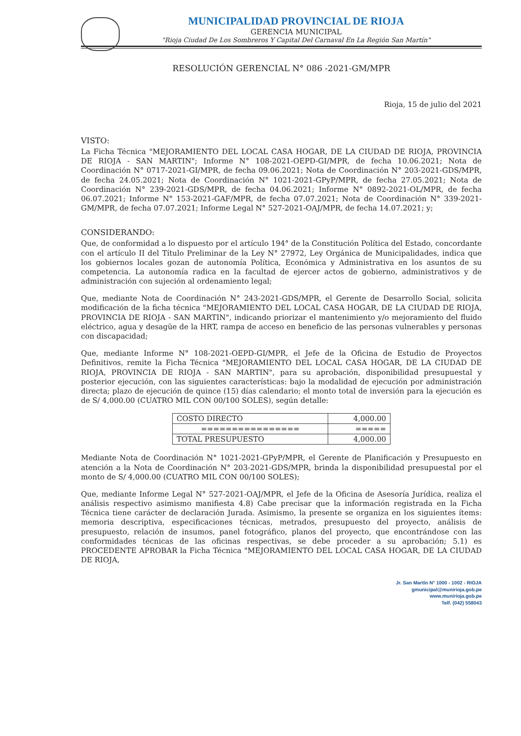MUNICIPALIDAD PROVINCIAL DE RIOJA
GERENCIA MUNICIPAL
"Rioja Ciudad De Los Sombreros Y Capital Del Carnaval En La Región San Martín"
RESOLUCIÓN GERENCIAL N° 086 -2021-GM/MPR
Rioja, 15 de julio del 2021
VISTO:
La Ficha Técnica "MEJORAMIENTO DEL LOCAL CASA HOGAR, DE LA CIUDAD DE RIOJA, PROVINCIA DE RIOJA - SAN MARTIN"; Informe N° 108-2021-OEPD-GI/MPR, de fecha 10.06.2021; Nota de Coordinación N° 0717-2021-GI/MPR, de fecha 09.06.2021; Nota de Coordinación N° 203-2021-GDS/MPR, de fecha 24.05.2021; Nota de Coordinación N° 1021-2021-GPyP/MPR, de fecha 27.05.2021; Nota de Coordinación N° 239-2021-GDS/MPR, de fecha 04.06.2021; Informe N° 0892-2021-OL/MPR, de fecha 06.07.2021; Informe N° 153-2021-GAF/MPR, de fecha 07.07.2021; Nota de Coordinación N° 339-2021-GM/MPR, de fecha 07.07.2021; Informe Legal N° 527-2021-OAJ/MPR, de fecha 14.07.2021; y;
CONSIDERANDO:
Que, de conformidad a lo dispuesto por el artículo 194° de la Constitución Política del Estado, concordante con el artículo II del Título Preliminar de la Ley N° 27972, Ley Orgánica de Municipalidades, indica que los gobiernos locales gozan de autonomía Política, Económica y Administrativa en los asuntos de su competencia. La autonomía radica en la facultad de ejercer actos de gobierno, administrativos y de administración con sujeción al ordenamiento legal;
Que, mediante Nota de Coordinación N° 243-2021-GDS/MPR, el Gerente de Desarrollo Social, solicita modificación de la ficha técnica "MEJORAMIENTO DEL LOCAL CASA HOGAR, DE LA CIUDAD DE RIOJA, PROVINCIA DE RIOJA - SAN MARTIN", indicando priorizar el mantenimiento y/o mejoramiento del fluido eléctrico, agua y desagüe de la HRT, rampa de acceso en beneficio de las personas vulnerables y personas con discapacidad;
Que, mediante Informe N° 108-2021-OEPD-GI/MPR, el Jefe de la Oficina de Estudio de Proyectos Definitivos, remite la Ficha Técnica "MEJORAMIENTO DEL LOCAL CASA HOGAR, DE LA CIUDAD DE RIOJA, PROVINCIA DE RIOJA - SAN MARTIN", para su aprobación, disponibilidad presupuestal y posterior ejecución, con las siguientes características: bajo la modalidad de ejecución por administración directa; plazo de ejecución de quince (15) días calendario; el monto total de inversión para la ejecución es de S/ 4,000.00 (CUATRO MIL CON 00/100 SOLES), según detalle:
| COSTO DIRECTO | 4,000.00 |
| ================ | ===== |
| TOTAL PRESUPUESTO | 4,000.00 |
Mediante Nota de Coordinación N° 1021-2021-GPyP/MPR, el Gerente de Planificación y Presupuesto en atención a la Nota de Coordinación N° 203-2021-GDS/MPR, brinda la disponibilidad presupuestal por el monto de S/ 4,000.00 (CUATRO MIL CON 00/100 SOLES);
Que, mediante Informe Legal N° 527-2021-OAJ/MPR, el Jefe de la Oficina de Asesoría Jurídica, realiza el análisis respectivo asimismo manifiesta 4.8) Cabe precisar que la información registrada en la Ficha Técnica tiene carácter de declaración Jurada. Asimismo, la presente se organiza en los siguientes ítems: memoria descriptiva, especificaciones técnicas, metrados, presupuesto del proyecto, análisis de presupuesto, relación de insumos, panel fotográfico, planos del proyecto, que encontrándose con las conformidades técnicas de las oficinas respectivas, se debe proceder a su aprobación; 5.1) es PROCEDENTE APROBAR la Ficha Técnica "MEJORAMIENTO DEL LOCAL CASA HOGAR, DE LA CIUDAD DE RIOJA,
Jr. San Martín N° 1000 - 1002 - RIOJA
gmunicipal@munirioja.gob.pe
www.munirioja.gob.pe
Telf. (042) 558043